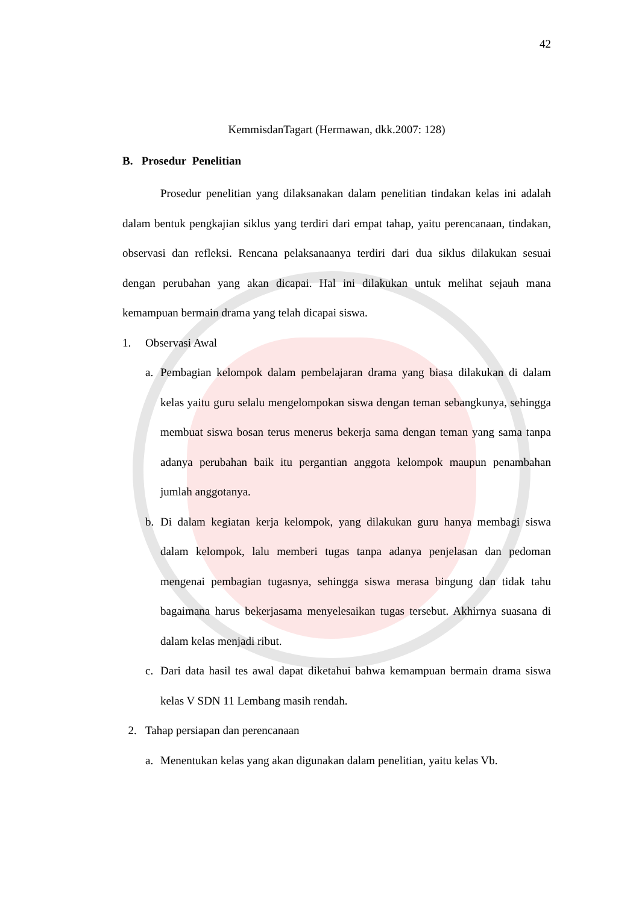42
KemmisdanTagart (Hermawan, dkk.2007: 128)
B. Prosedur Penelitian
Prosedur penelitian yang dilaksanakan dalam penelitian tindakan kelas ini adalah dalam bentuk pengkajian siklus yang terdiri dari empat tahap, yaitu perencanaan, tindakan, observasi dan refleksi. Rencana pelaksanaanya terdiri dari dua siklus dilakukan sesuai dengan perubahan yang akan dicapai. Hal ini dilakukan untuk melihat sejauh mana kemampuan bermain drama yang telah dicapai siswa.
1. Observasi Awal
a.
Pembagian kelompok dalam pembelajaran drama yang biasa dilakukan di dalam kelas yaitu guru selalu mengelompokan siswa dengan teman sebangkunya, sehingga membuat siswa bosan terus menerus bekerja sama dengan teman yang sama tanpa adanya perubahan baik itu pergantian anggota kelompok maupun penambahan jumlah anggotanya.
b.
Di dalam kegiatan kerja kelompok, yang dilakukan guru hanya membagi siswa dalam kelompok, lalu memberi tugas tanpa adanya penjelasan dan pedoman mengenai pembagian tugasnya, sehingga siswa merasa bingung dan tidak tahu bagaimana harus bekerjasama menyelesaikan tugas tersebut. Akhirnya suasana di dalam kelas menjadi ribut.
c.
Dari data hasil tes awal dapat diketahui bahwa kemampuan bermain drama siswa kelas V SDN 11 Lembang masih rendah.
2. Tahap persiapan dan perencanaan
a.
Menentukan kelas yang akan digunakan dalam penelitian, yaitu kelas Vb.